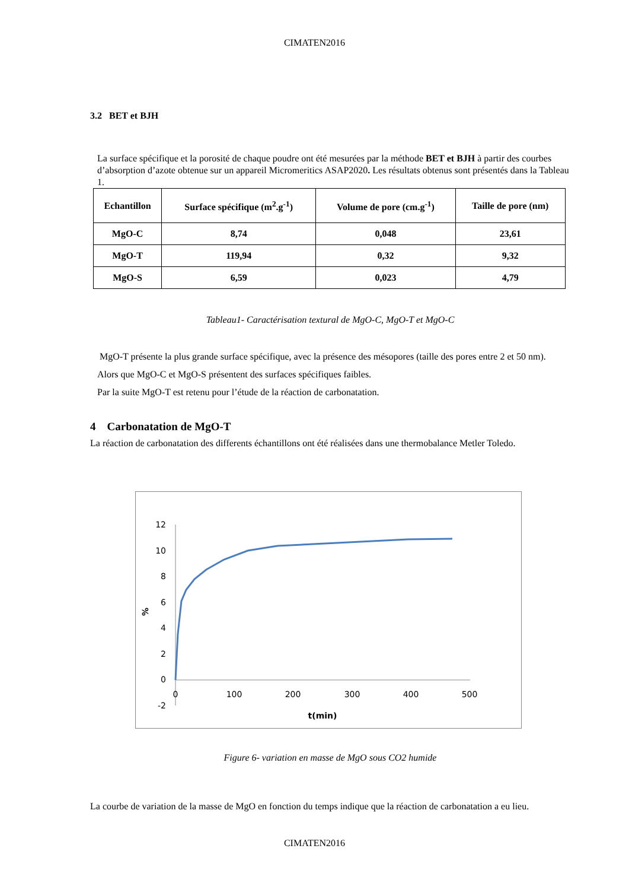CIMATEN2016
3.2 BET et BJH
La surface spécifique et la porosité de chaque poudre ont été mesurées par la méthode BET et BJH à partir des courbes d’absorption d’azote obtenue sur un appareil Micromeritics ASAP2020. Les résultats obtenus sont présentés dans la Tableau 1.
| Echantillon | Surface spécifique (m<sup>2</sup>.g<sup>-1</sup>) | Volume de pore (cm.g<sup>-1</sup>) | Taille de pore (nm) |
| --- | --- | --- | --- |
| MgO-C | 8,74 | 0,048 | 23,61 |
| MgO-T | 119,94 | 0,32 | 9,32 |
| MgO-S | 6,59 | 0,023 | 4,79 |
Tableau1- Caractérisation textural de MgO-C, MgO-T et MgO-C
MgO-T présente la plus grande surface spécifique, avec la présence des mésopores (taille des pores entre 2 et 50 nm).
Alors que MgO-C et MgO-S présentent des surfaces spécifiques faibles.
Par la suite MgO-T est retenu pour l’étude de la réaction de carbonatation.
4 Carbonatation de MgO-T
La réaction de carbonatation des differents échantillons ont été réalisées dans une thermobalance Metler Toledo.
12
10
8
6
4
2
0
-2
0
100
200
300
400
500
t(min)
%
Figure 6- variation en masse de MgO sous CO2 humide
La courbe de variation de la masse de MgO en fonction du temps indique que la réaction de carbonatation a eu lieu.
CIMATEN2016